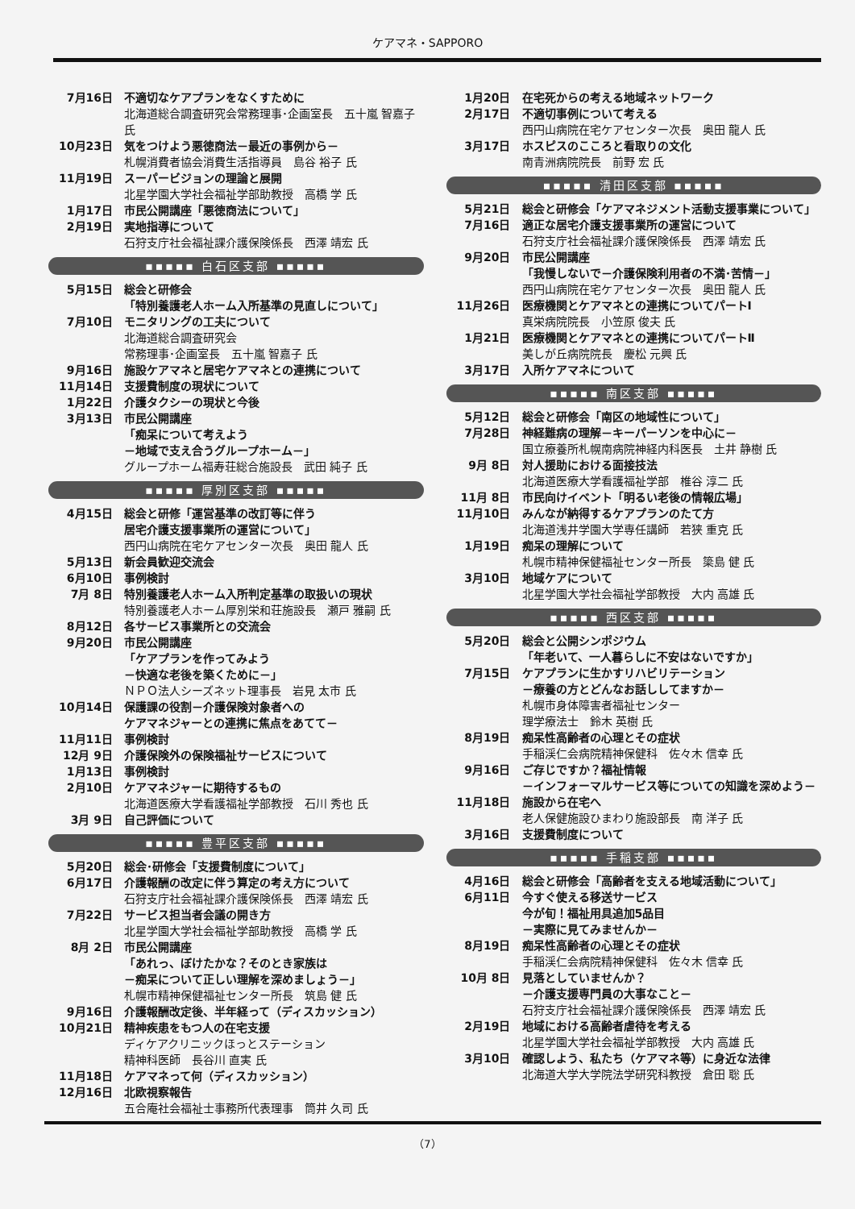ケアマネ・SAPPORO
7月16日 不適切なケアプランをなくすために
北海道総合調査研究会常務理事･企画室長　五十嵐 智嘉子 氏
10月23日 気をつけよう悪徳商法－最近の事例から－
札幌消費者協会消費生活指導員　島谷 裕子 氏
11月19日 スーパービジョンの理論と展開
北星学園大学社会福祉学部助教授　高橋 学 氏
1月17日 市民公開講座「悪徳商法について」
2月19日 実地指導について
石狩支庁社会福祉課介護保険係長　西澤 靖宏 氏
▪▪▪▪▪ 白石区支部 ▪▪▪▪▪
5月15日 総会と研修会
「特別養護老人ホーム入所基準の見直しについて」
7月10日 モニタリングの工夫について
北海道総合調査研究会
常務理事･企画室長　五十嵐 智嘉子 氏
9月16日 施設ケアマネと居宅ケアマネとの連携について
11月14日 支援費制度の現状について
1月22日 介護タクシーの現状と今後
3月13日 市民公開講座
「痴呆について考えよう
－地域で支え合うグループホーム－」
グループホーム福寿荘総合施設長　武田 純子 氏
▪▪▪▪▪ 厚別区支部 ▪▪▪▪▪
4月15日 総会と研修「運営基準の改訂等に伴う
居宅介護支援事業所の運営について」
西円山病院在宅ケアセンター次長　奥田 龍人 氏
5月13日 新会員歓迎交流会
6月10日 事例検討
7月 8日 特別養護老人ホーム入所判定基準の取扱いの現状
特別養護老人ホーム厚別栄和荘施設長　瀬戸 雅嗣 氏
8月12日 各サービス事業所との交流会
9月20日 市民公開講座
「ケアプランを作ってみよう
－快適な老後を築くために－」
ＮＰＯ法人シーズネット理事長　岩見 太市 氏
10月14日 保護課の役割－介護保険対象者への
ケアマネジャーとの連携に焦点をあてて－
11月11日 事例検討
12月 9日 介護保険外の保険福祉サービスについて
1月13日 事例検討
2月10日 ケアマネジャーに期待するもの
北海道医療大学看護福祉学部教授　石川 秀也 氏
3月 9日 自己評価について
▪▪▪▪▪ 豊平区支部 ▪▪▪▪▪
5月20日 総会･研修会「支援費制度について」
6月17日 介護報酬の改定に伴う算定の考え方について
石狩支庁社会福祉課介護保険係長　西澤 靖宏 氏
7月22日 サービス担当者会議の開き方
北星学園大学社会福祉学部助教授　高橋 学 氏
8月 2日 市民公開講座
「あれっ、ぼけたかな？そのとき家族は
－痴呆について正しい理解を深めましょう－」
札幌市精神保健福祉センター所長　筑島 健 氏
9月16日 介護報酬改定後、半年経って（ディスカッション）
10月21日 精神疾患をもつ人の在宅支援
ディケアクリニックほっとステーション
精神科医師　長谷川 直実 氏
11月18日 ケアマネって何（ディスカッション）
12月16日 北欧視察報告
五合庵社会福祉士事務所代表理事　筒井 久司 氏
1月20日 在宅死からの考える地域ネットワーク
2月17日 不適切事例について考える
西円山病院在宅ケアセンター次長　奥田 龍人 氏
3月17日 ホスピスのこころと看取りの文化
南青洲病院院長　前野 宏 氏
▪▪▪▪▪ 清田区支部 ▪▪▪▪▪
5月21日 総会と研修会「ケアマネジメント活動支援事業について」
7月16日 適正な居宅介護支援事業所の運営について
石狩支庁社会福祉課介護保険係長　西澤 靖宏 氏
9月20日 市民公開講座
「我慢しないで－介護保険利用者の不満･苦情－」
西円山病院在宅ケアセンター次長　奥田 龍人 氏
11月26日 医療機関とケアマネとの連携についてパートⅠ
真栄病院院長　小笠原 俊夫 氏
1月21日 医療機関とケアマネとの連携についてパートⅡ
美しが丘病院院長　慶松 元興 氏
3月17日 入所ケアマネについて
▪▪▪▪▪ 南区支部 ▪▪▪▪▪
5月12日 総会と研修会「南区の地域性について」
7月28日 神経難病の理解－キーパーソンを中心に－
国立療養所札幌南病院神経内科医長　土井 静樹 氏
9月 8日 対人援助における面接技法
北海道医療大学看護福祉学部　椎谷 淳二 氏
11月 8日 市民向けイベント「明るい老後の情報広場」
11月10日 みんなが納得するケアプランのたて方
北海道浅井学園大学専任講師　若狭 重克 氏
1月19日 痴呆の理解について
札幌市精神保健福祉センター所長　簗島 健 氏
3月10日 地域ケアについて
北星学園大学社会福祉学部教授　大内 高雄 氏
▪▪▪▪▪ 西区支部 ▪▪▪▪▪
5月20日 総会と公開シンポジウム
「年老いて、一人暮らしに不安はないですか」
7月15日 ケアプランに生かすリハビリテーション
－療養の方とどんなお話ししてますか－
札幌市身体障害者福祉センター
理学療法士　鈴木 英樹 氏
8月19日 痴呆性高齢者の心理とその症状
手稲渓仁会病院精神保健科　佐々木 信幸 氏
9月16日 ご存じですか？福祉情報
－インフォーマルサービス等についての知識を深めよう－
11月18日 施設から在宅へ
老人保健施設ひまわり施設部長　南 洋子 氏
3月16日 支援費制度について
▪▪▪▪▪ 手稲支部 ▪▪▪▪▪
4月16日 総会と研修会「高齢者を支える地域活動について」
6月11日 今すぐ使える移送サービス
今が旬！福祉用具追加5品目
－実際に見てみませんか－
8月19日 痴呆性高齢者の心理とその症状
手稲渓仁会病院精神保健科　佐々木 信幸 氏
10月 8日 見落としていませんか？
－介護支援専門員の大事なこと－
石狩支庁社会福祉課介護保険係長　西澤 靖宏 氏
2月19日 地域における高齢者虐待を考える
北星学園大学社会福祉学部教授　大内 高雄 氏
3月10日 確認しよう、私たち（ケアマネ等）に身近な法律
北海道大学大学院法学研究科教授　倉田 聡 氏
（7）